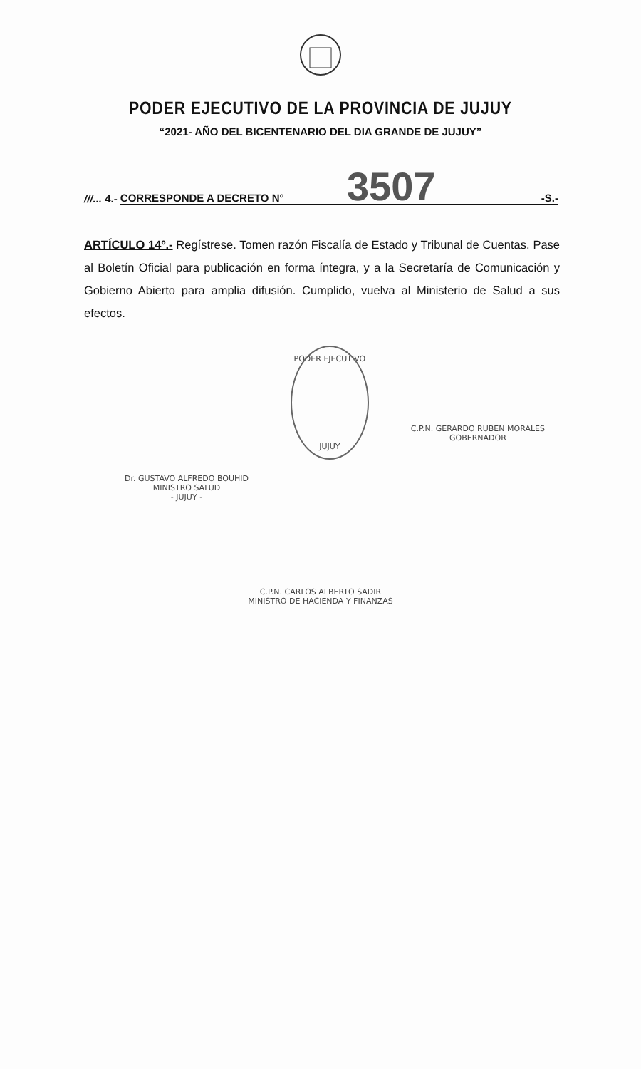PODER EJECUTIVO DE LA PROVINCIA DE JUJUY
“2021- AÑO DEL BICENTENARIO DEL DIA GRANDE DE JUJUY”
///... 4.-
CORRESPONDE A DECRETO N° 3507 -S.-
ARTÍCULO 14º.- Regístrese. Tomen razón Fiscalía de Estado y Tribunal de Cuentas. Pase al Boletín Oficial para publicación en forma íntegra, y a la Secretaría de Comunicación y Gobierno Abierto para amplia difusión. Cumplido, vuelva al Ministerio de Salud a sus efectos.
Dr. GUSTAVO ALFREDO BOUHID
MINISTRO SALUD
- JUJUY -
PODER EJECUTIVO
JUJUY
C.P.N. GERARDO RUBEN MORALES
GOBERNADOR
C.P.N. CARLOS ALBERTO SADIR
MINISTRO DE HACIENDA Y FINANZAS